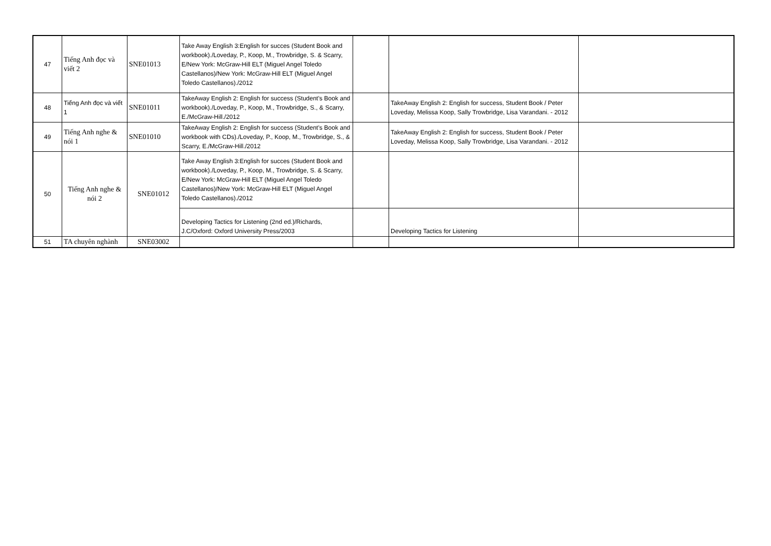| 47 | Tiếng Anh đọc và viết 2 | SNE01013 | Take Away English 3:English for succes (Student Book and workbook)./Loveday, P., Koop, M., Trowbridge, S. & Scarry, E/New York: McGraw-Hill ELT (Miguel Angel Toledo Castellanos)/New York: McGraw-Hill ELT (Miguel Angel Toledo Castellanos)./2012 | | | |
| 48 | Tiếng Anh đọc và viết 1 | SNE01011 | TakeAway English 2: English for success (Student's Book and workbook)./Loveday, P., Koop, M., Trowbridge, S., & Scarry, E./McGraw-Hill./2012 | | TakeAway English 2: English for success, Student Book / Peter Loveday, Melissa Koop, Sally Trowbridge, Lisa Varandani. - 2012 | |
| 49 | Tiếng Anh nghe & nói 1 | SNE01010 | TakeAway English 2: English for success (Student's Book and workbook with CDs)./Loveday, P., Koop, M., Trowbridge, S., & Scarry, E./McGraw-Hill./2012 | | TakeAway English 2: English for success, Student Book / Peter Loveday, Melissa Koop, Sally Trowbridge, Lisa Varandani. - 2012 | |
| 50 | Tiếng Anh nghe & nói 2 | SNE01012 | Take Away English 3:English for succes (Student Book and workbook)./Loveday, P., Koop, M., Trowbridge, S. & Scarry, E/New York: McGraw-Hill ELT (Miguel Angel Toledo Castellanos)/New York: McGraw-Hill ELT (Miguel Angel Toledo Castellanos)./2012 | | | |
| | | | Developing Tactics for Listening (2nd ed.)/Richards, J.C/Oxford: Oxford University Press/2003 | | Developing Tactics for Listening | |
| 51 | TA chuyên nghành | SNE03002 | | | | |